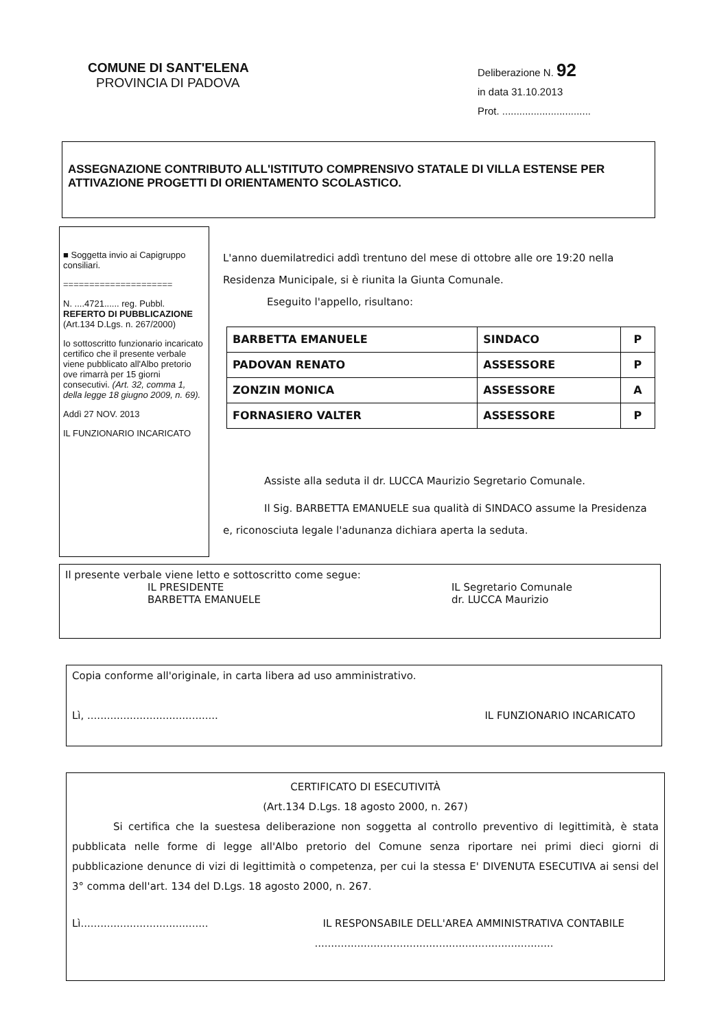COMUNE DI SANT'ELENA
PROVINCIA DI PADOVA
Deliberazione N. 92
in data 31.10.2013
Prot. ...............................
ASSEGNAZIONE CONTRIBUTO ALL'ISTITUTO COMPRENSIVO STATALE DI VILLA ESTENSE PER ATTIVAZIONE PROGETTI DI ORIENTAMENTO SCOLASTICO.
■ Soggetta invio ai Capigruppo consiliari.
=====================
N. ....4721...... reg. Pubbl.
REFERTO DI PUBBLICAZIONE
(Art.134 D.Lgs. n. 267/2000)
Io sottoscritto funzionario incaricato certifico che il presente verbale viene pubblicato all'Albo pretorio ove rimarrà per 15 giorni consecutivi. (Art. 32, comma 1, della legge 18 giugno 2009, n. 69).
Addì 27 NOV. 2013
IL FUNZIONARIO INCARICATO
L'anno duemilatredici addì trentuno del mese di ottobre alle ore 19:20 nella Residenza Municipale, si è riunita la Giunta Comunale.
Eseguito l'appello, risultano:
| BARBETTA EMANUELE | SINDACO | P |
| PADOVAN RENATO | ASSESSORE | P |
| ZONZIN MONICA | ASSESSORE | A |
| FORNASIERO VALTER | ASSESSORE | P |
Assiste alla seduta il dr. LUCCA Maurizio Segretario Comunale.
Il Sig. BARBETTA EMANUELE sua qualità di SINDACO assume la Presidenza e, riconosciuta legale l'adunanza dichiara aperta la seduta.
Il presente verbale viene letto e sottoscritto come segue:
IL PRESIDENTE
BARBETTA EMANUELE
IL Segretario Comunale
dr. LUCCA Maurizio
Copia conforme all'originale, in carta libera ad uso amministrativo.
Lì, ........................................ IL FUNZIONARIO INCARICATO
CERTIFICATO DI ESECUTIVITÀ
(Art.134 D.Lgs. 18 agosto 2000, n. 267)
Si certifica che la suestesa deliberazione non soggetta al controllo preventivo di legittimità, è stata pubblicata nelle forme di legge all'Albo pretorio del Comune senza riportare nei primi dieci giorni di pubblicazione denunce di vizi di legittimità o competenza, per cui la stessa E' DIVENUTA ESECUTIVA ai sensi del 3° comma dell'art. 134 del D.Lgs. 18 agosto 2000, n. 267.
Lì....................................... IL RESPONSABILE DELL'AREA AMMINISTRATIVA CONTABILE
.........................................................................